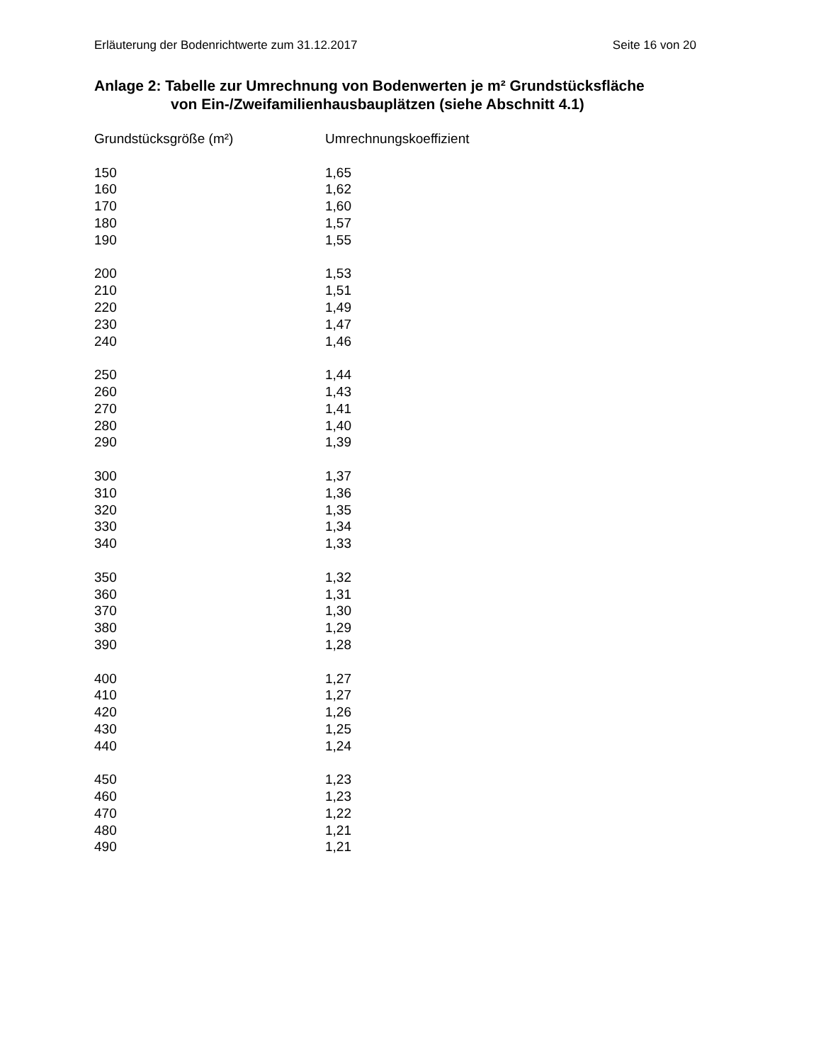Erläuterung der Bodenrichtwerte zum 31.12.2017 Seite 16 von 20
Anlage 2: Tabelle zur Umrechnung von Bodenwerten je m² Grundstücksfläche
von Ein-/Zweifamilienhausbauplätzen (siehe Abschnitt 4.1)
| Grundstücksgröße (m²) | Umrechnungskoeffizient |
| --- | --- |
| 150 | 1,65 |
| 160 | 1,62 |
| 170 | 1,60 |
| 180 | 1,57 |
| 190 | 1,55 |
| 200 | 1,53 |
| 210 | 1,51 |
| 220 | 1,49 |
| 230 | 1,47 |
| 240 | 1,46 |
| 250 | 1,44 |
| 260 | 1,43 |
| 270 | 1,41 |
| 280 | 1,40 |
| 290 | 1,39 |
| 300 | 1,37 |
| 310 | 1,36 |
| 320 | 1,35 |
| 330 | 1,34 |
| 340 | 1,33 |
| 350 | 1,32 |
| 360 | 1,31 |
| 370 | 1,30 |
| 380 | 1,29 |
| 390 | 1,28 |
| 400 | 1,27 |
| 410 | 1,27 |
| 420 | 1,26 |
| 430 | 1,25 |
| 440 | 1,24 |
| 450 | 1,23 |
| 460 | 1,23 |
| 470 | 1,22 |
| 480 | 1,21 |
| 490 | 1,21 |